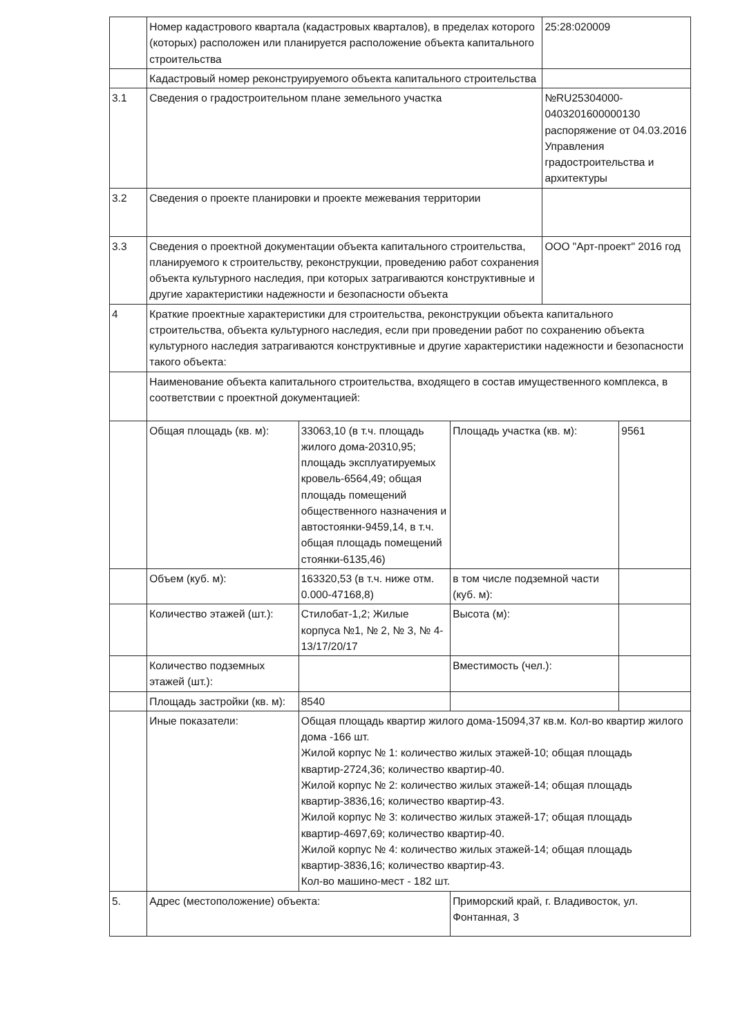| | Номер кадастрового квартала (кадастровых кварталов), в пределах которого (которых) расположен или планируется расположение объекта капитального строительства | | | 25:28:020009 | |
| | Кадастровый номер реконструируемого объекта капитального строительства | | | | |
| 3.1 | Сведения о градостроительном плане земельного участка | | | №RU25304000-0403201600000130 распоряжение от 04.03.2016 Управления градостроительства и архитектуры | |
| 3.2 | Сведения о проекте планировки и проекте межевания территории | | | | |
| 3.3 | Сведения о проектной документации объекта капитального строительства, планируемого к строительству, реконструкции, проведению работ сохранения объекта культурного наследия, при которых затрагиваются конструктивные и другие характеристики надежности и безопасности объекта | | | ООО "Арт-проект" 2016 год | |
| 4 | Краткие проектные характеристики для строительства, реконструкции объекта капитального строительства, объекта культурного наследия, если при проведении работ по сохранению объекта культурного наследия затрагиваются конструктивные и другие характеристики надежности и безопасности такого объекта: | | | | |
| | Наименование объекта капитального строительства, входящего в состав имущественного комплекса, в соответствии с проектной документацией: | | | | |
| | Общая площадь (кв. м): | 33063,10 (в т.ч. площадь жилого дома-20310,95; площадь эксплуатируемых кровель-6564,49; общая площадь помещений общественного назначения и автостоянки-9459,14, в т.ч. общая площадь помещений стоянки-6135,46) | Площадь участка (кв. м): | | 9561 |
| | Объем (куб. м): | 163320,53 (в т.ч. ниже отм. 0.000-47168,8) | в том числе подземной части (куб. м): | | |
| | Количество этажей (шт.): | Стилобат-1,2; Жилые корпуса №1, № 2, № 3, № 4-13/17/20/17 | Высота (м): | | |
| | Количество подземных этажей (шт.): | | Вместимость (чел.): | | |
| | Площадь застройки (кв. м): | 8540 | | | |
| | Иные показатели: | Общая площадь квартир жилого дома-15094,37 кв.м. Кол-во квартир жилого дома -166 шт. Жилой корпус № 1: количество жилых этажей-10; общая площадь квартир-2724,36; количество квартир-40. Жилой корпус № 2: количество жилых этажей-14; общая площадь квартир-3836,16; количество квартир-43. Жилой корпус № 3: количество жилых этажей-17; общая площадь квартир-4697,69; количество квартир-40. Жилой корпус № 4: количество жилых этажей-14; общая площадь квартир-3836,16; количество квартир-43. Кол-во машино-мест - 182 шт. | | | |
| 5. | Адрес (местоположение) объекта: | | Приморский край, г. Владивосток, ул. Фонтанная, 3 | | |